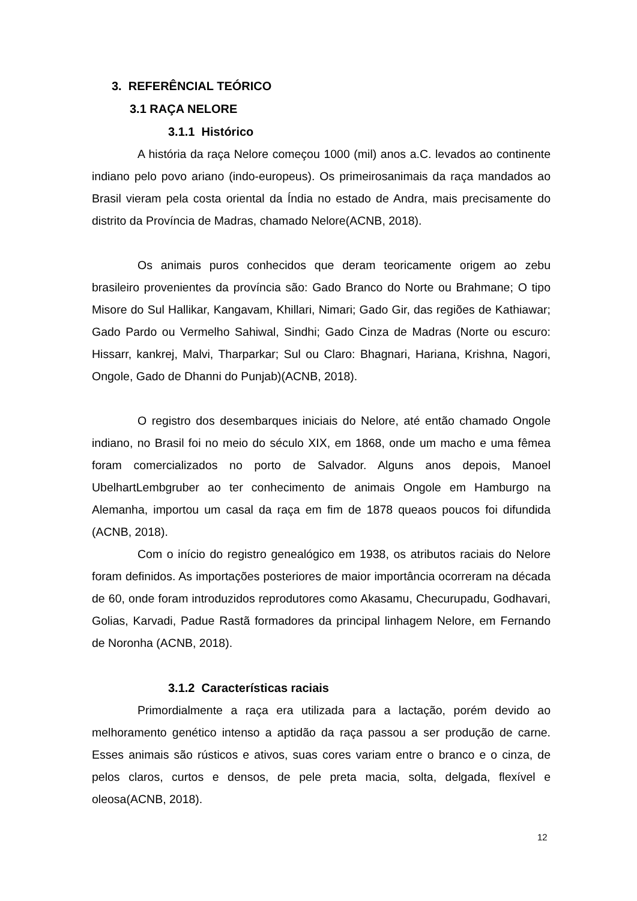3. REFERÊNCIAL TEÓRICO
3.1 RAÇA NELORE
3.1.1 Histórico
A história da raça Nelore começou 1000 (mil) anos a.C. levados ao continente indiano pelo povo ariano (indo-europeus). Os primeirosanimais da raça mandados ao Brasil vieram pela costa oriental da Índia no estado de Andra, mais precisamente do distrito da Província de Madras, chamado Nelore(ACNB, 2018).
Os animais puros conhecidos que deram teoricamente origem ao zebu brasileiro provenientes da província são: Gado Branco do Norte ou Brahmane; O tipo Misore do Sul Hallikar, Kangavam, Khillari, Nimari; Gado Gir, das regiões de Kathiawar; Gado Pardo ou Vermelho Sahiwal, Sindhi; Gado Cinza de Madras (Norte ou escuro: Hissarr, kankrej, Malvi, Tharparkar; Sul ou Claro: Bhagnari, Hariana, Krishna, Nagori, Ongole, Gado de Dhanni do Punjab)(ACNB, 2018).
O registro dos desembarques iniciais do Nelore, até então chamado Ongole indiano, no Brasil foi no meio do século XIX, em 1868, onde um macho e uma fêmea foram comercializados no porto de Salvador. Alguns anos depois, Manoel UbelhartLembgruber ao ter conhecimento de animais Ongole em Hamburgo na Alemanha, importou um casal da raça em fim de 1878 queaos poucos foi difundida (ACNB, 2018).
Com o início do registro genealógico em 1938, os atributos raciais do Nelore foram definidos. As importações posteriores de maior importância ocorreram na década de 60, onde foram introduzidos reprodutores como Akasamu, Checurupadu, Godhavari, Golias, Karvadi, Padue Rastã formadores da principal linhagem Nelore, em Fernando de Noronha (ACNB, 2018).
3.1.2 Características raciais
Primordialmente a raça era utilizada para a lactação, porém devido ao melhoramento genético intenso a aptidão da raça passou a ser produção de carne. Esses animais são rústicos e ativos, suas cores variam entre o branco e o cinza, de pelos claros, curtos e densos, de pele preta macia, solta, delgada, flexível e oleosa(ACNB, 2018).
12